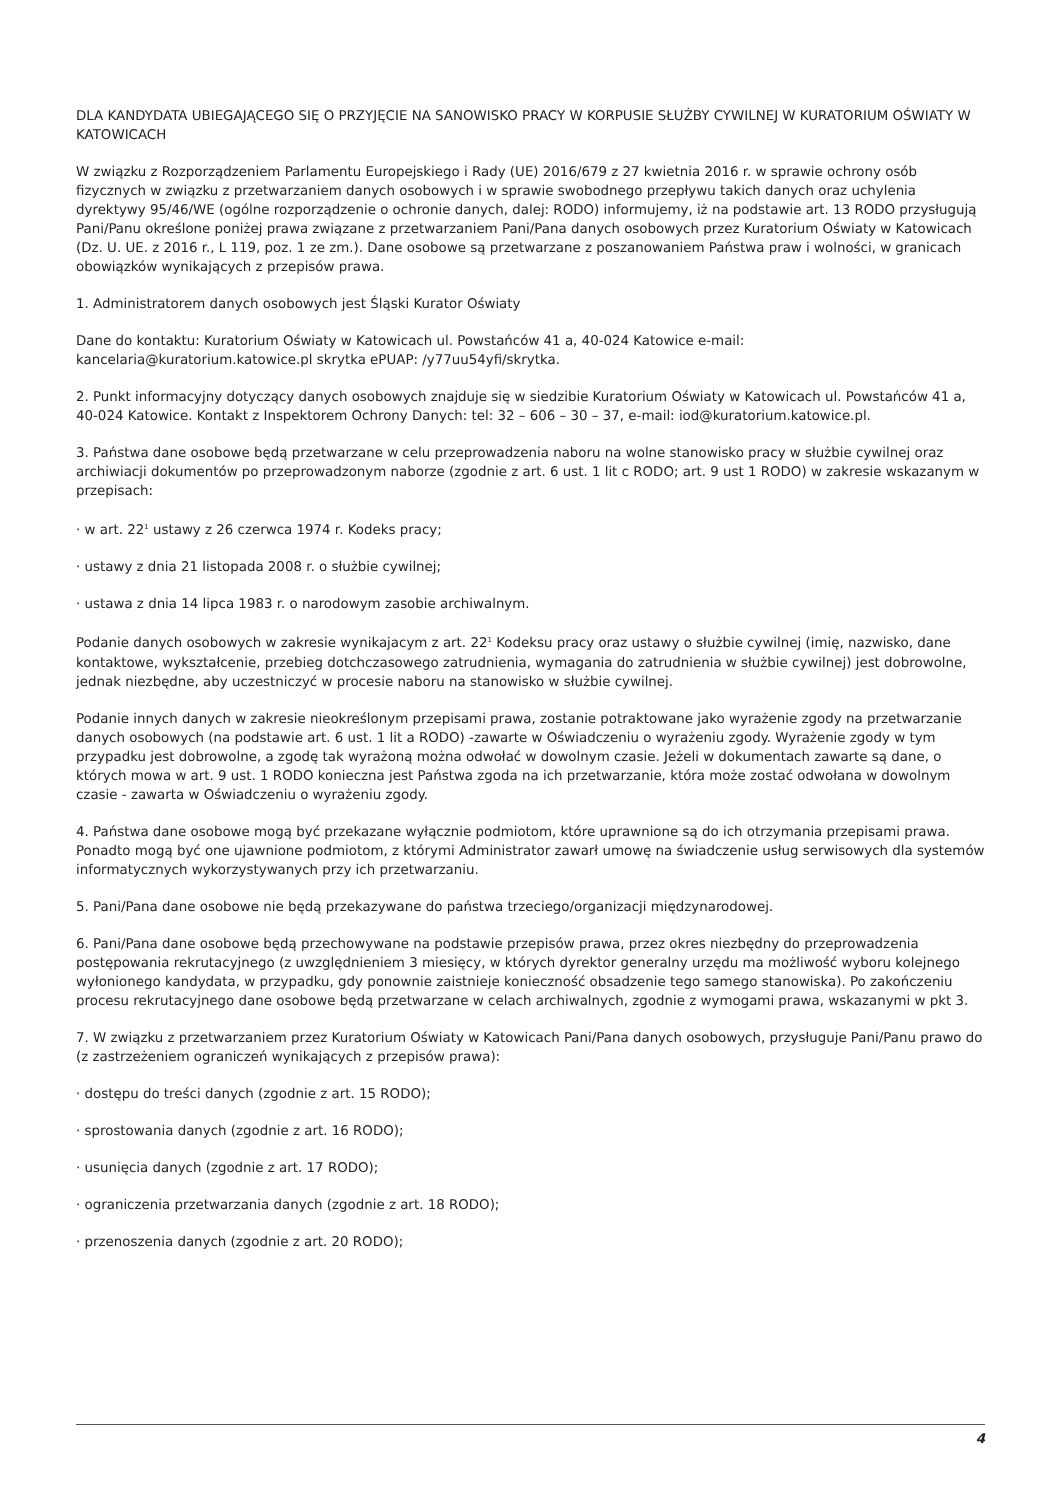DLA KANDYDATA UBIEGAJĄCEGO SIĘ O PRZYJĘCIE NA SANOWISKO PRACY W KORPUSIE SŁUŻBY CYWILNEJ W KURATORIUM OŚWIATY W KATOWICACH
W związku z Rozporządzeniem Parlamentu Europejskiego i Rady (UE) 2016/679 z 27 kwietnia 2016 r. w sprawie ochrony osób fizycznych w związku z przetwarzaniem danych osobowych i w sprawie swobodnego przepływu takich danych oraz uchylenia dyrektywy 95/46/WE (ogólne rozporządzenie o ochronie danych, dalej: RODO) informujemy, iż na podstawie art. 13 RODO przysługują Pani/Panu określone poniżej prawa związane z przetwarzaniem Pani/Pana danych osobowych przez Kuratorium Oświaty w Katowicach (Dz. U. UE. z 2016 r., L 119, poz. 1 ze zm.). Dane osobowe są przetwarzane z poszanowaniem Państwa praw i wolności, w granicach obowiązków wynikających z przepisów prawa.
1. Administratorem danych osobowych jest Śląski Kurator Oświaty
Dane do kontaktu: Kuratorium Oświaty w Katowicach ul. Powstańców 41 a, 40-024 Katowice e-mail: kancelaria@kuratorium.katowice.pl skrytka ePUAP: /y77uu54yfi/skrytka.
2. Punkt informacyjny dotyczący danych osobowych znajduje się w siedzibie Kuratorium Oświaty w Katowicach ul. Powstańców 41 a, 40-024 Katowice. Kontakt z Inspektorem Ochrony Danych: tel: 32 – 606 – 30 – 37, e-mail: iod@kuratorium.katowice.pl.
3. Państwa dane osobowe będą przetwarzane w celu przeprowadzenia naboru na wolne stanowisko pracy w służbie cywilnej oraz archiwiacji dokumentów po przeprowadzonym naborze (zgodnie z art. 6 ust. 1 lit c RODO; art. 9 ust 1 RODO) w zakresie wskazanym w przepisach:
· w art. 22<sup>1</sup> ustawy z 26 czerwca 1974 r. Kodeks pracy;
· ustawy z dnia 21 listopada 2008 r. o służbie cywilnej;
· ustawa z dnia 14 lipca 1983 r. o narodowym zasobie archiwalnym.
Podanie danych osobowych w zakresie wynikajacym z art. 22<sup>1</sup> Kodeksu pracy oraz ustawy o służbie cywilnej (imię, nazwisko, dane kontaktowe, wykształcenie, przebieg dotchczasowego zatrudnienia, wymagania do zatrudnienia w służbie cywilnej) jest dobrowolne, jednak niezbędne, aby uczestniczyć w procesie naboru na stanowisko w służbie cywilnej.
Podanie innych danych w zakresie nieokreślonym przepisami prawa, zostanie potraktowane jako wyrażenie zgody na przetwarzanie danych osobowych (na podstawie art. 6 ust. 1 lit a RODO) -zawarte w Oświadczeniu o wyrażeniu zgody. Wyrażenie zgody w tym przypadku jest dobrowolne, a zgodę tak wyrażoną można odwołać w dowolnym czasie. Jeżeli w dokumentach zawarte są dane, o których mowa w art. 9 ust. 1 RODO konieczna jest Państwa zgoda na ich przetwarzanie, która może zostać odwołana w dowolnym czasie - zawarta w Oświadczeniu o wyrażeniu zgody.
4. Państwa dane osobowe mogą być przekazane wyłącznie podmiotom, które uprawnione są do ich otrzymania przepisami prawa. Ponadto mogą być one ujawnione podmiotom, z którymi Administrator zawarł umowę na świadczenie usług serwisowych dla systemów informatycznych wykorzystywanych przy ich przetwarzaniu.
5. Pani/Pana dane osobowe nie będą przekazywane do państwa trzeciego/organizacji międzynarodowej.
6. Pani/Pana dane osobowe będą przechowywane na podstawie przepisów prawa, przez okres niezbędny do przeprowadzenia postępowania rekrutacyjnego (z uwzględnieniem 3 miesięcy, w których dyrektor generalny urzędu ma możliwość wyboru kolejnego wyłonionego kandydata, w przypadku, gdy ponownie zaistnieje konieczność obsadzenie tego samego stanowiska). Po zakończeniu procesu rekrutacyjnego dane osobowe będą przetwarzane w celach archiwalnych, zgodnie z wymogami prawa, wskazanymi w pkt 3.
7. W związku z przetwarzaniem przez Kuratorium Oświaty w Katowicach Pani/Pana danych osobowych, przysługuje Pani/Panu prawo do (z zastrzeżeniem ograniczeń wynikających z przepisów prawa):
· dostępu do treści danych (zgodnie z art. 15 RODO);
· sprostowania danych (zgodnie z art. 16 RODO);
· usunięcia danych (zgodnie z art. 17 RODO);
· ograniczenia przetwarzania danych (zgodnie z art. 18 RODO);
· przenoszenia danych (zgodnie z art. 20 RODO);
4